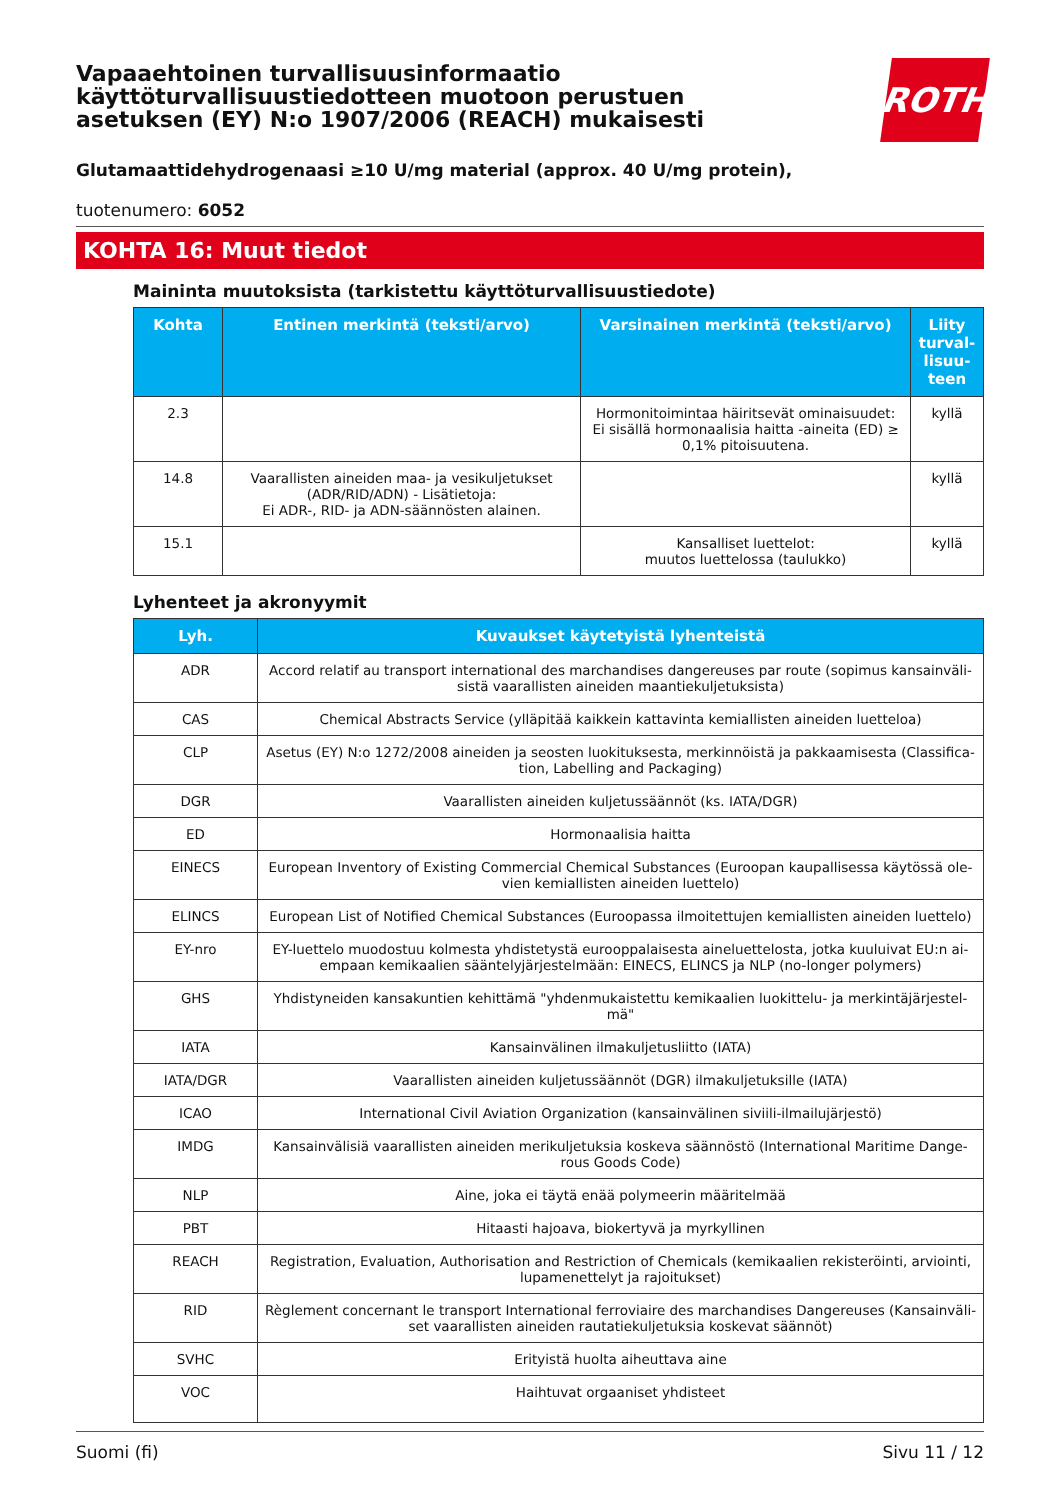Vapaaehtoinen turvallisuusinformaatio
käyttöturvallisuustiedotteen muotoon perustuen
asetuksen (EY) N:o 1907/2006 (REACH) mukaisesti
ROTH
Glutamaattidehydrogenaasi ≥10 U/mg material (approx. 40 U/mg protein),
tuotenumero: 6052
KOHTA 16: Muut tiedot
Maininta muutoksista (tarkistettu käyttöturvallisuustiedote)
| Kohta | Entinen merkintä (teksti/arvo) | Varsinainen merkintä (teksti/arvo) | Liity turval-lisuu-teen |
| --- | --- | --- | --- |
| 2.3 | | Hormonitoimintaa häiritsevät ominaisuudet: Ei sisällä hormonaalisia haitta -aineita (ED) ≥ 0,1% pitoisuutena. | kyllä |
| 14.8 | Vaarallisten aineiden maa- ja vesikuljetukset (ADR/RID/ADN) - Lisätietoja: Ei ADR-, RID- ja ADN-säännösten alainen. | | kyllä |
| 15.1 | | Kansalliset luettelot: muutos luettelossa (taulukko) | kyllä |
Lyhenteet ja akronyymit
| Lyh. | Kuvaukset käytetyistä lyhenteistä |
| --- | --- |
| ADR | Accord relatif au transport international des marchandises dangereuses par route (sopimus kansainväli-sistä vaarallisten aineiden maantiekuljetuksista) |
| CAS | Chemical Abstracts Service (ylläpitää kaikkein kattavinta kemiallisten aineiden luetteloa) |
| CLP | Asetus (EY) N:o 1272/2008 aineiden ja seosten luokituksesta, merkinnöistä ja pakkaamisesta (Classifica-tion, Labelling and Packaging) |
| DGR | Vaarallisten aineiden kuljetussäännöt (ks. IATA/DGR) |
| ED | Hormonaalisia haitta |
| EINECS | European Inventory of Existing Commercial Chemical Substances (Euroopan kaupallisessa käytössä ole-vien kemiallisten aineiden luettelo) |
| ELINCS | European List of Notified Chemical Substances (Euroopassa ilmoitettujen kemiallisten aineiden luettelo) |
| EY-nro | EY-luettelo muodostuu kolmesta yhdistetystä eurooppalaisesta aineluettelosta, jotka kuuluivat EU:n ai-empaan kemikaalien sääntelyjärjestelmään: EINECS, ELINCS ja NLP (no-longer polymers) |
| GHS | Yhdistyneiden kansakuntien kehittämä "yhdenmukaistettu kemikaalien luokittelu- ja merkintäjärjestel-mä" |
| IATA | Kansainvälinen ilmakuljetusliitto (IATA) |
| IATA/DGR | Vaarallisten aineiden kuljetussäännöt (DGR) ilmakuljetuksille (IATA) |
| ICAO | International Civil Aviation Organization (kansainvälinen siviili-ilmailujärjestö) |
| IMDG | Kansainvälisiä vaarallisten aineiden merikuljetuksia koskeva säännöstö (International Maritime Dange-rous Goods Code) |
| NLP | Aine, joka ei täytä enää polymeerin määritelmää |
| PBT | Hitaasti hajoava, biokertyvä ja myrkyllinen |
| REACH | Registration, Evaluation, Authorisation and Restriction of Chemicals (kemikaalien rekisteröinti, arviointi, lupamenettelyt ja rajoitukset) |
| RID | Règlement concernant le transport International ferroviaire des marchandises Dangereuses (Kansainväli-set vaarallisten aineiden rautatiekuljetuksia koskevat säännöt) |
| SVHC | Erityistä huolta aiheuttava aine |
| VOC | Haihtuvat orgaaniset yhdisteet |
Suomi (fi) Sivu 11 / 12